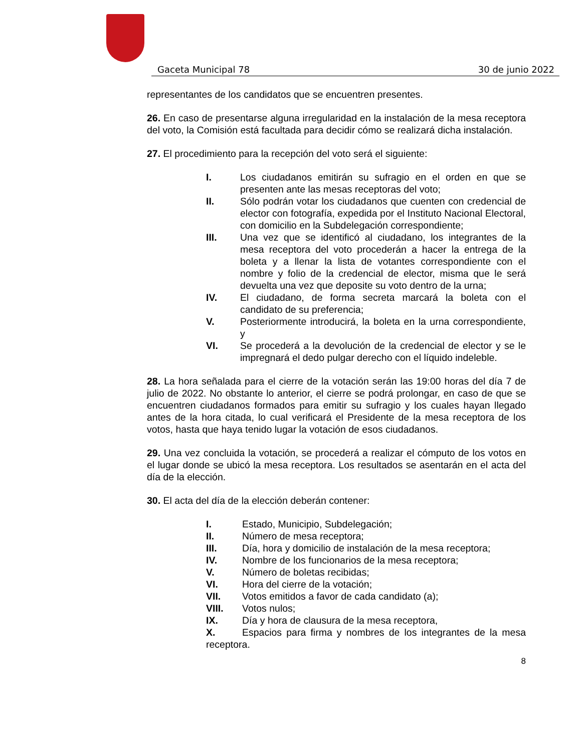Gaceta Municipal 78 30 de junio 2022
representantes de los candidatos que se encuentren presentes.
26. En caso de presentarse alguna irregularidad en la instalación de la mesa receptora del voto, la Comisión está facultada para decidir cómo se realizará dicha instalación.
27. El procedimiento para la recepción del voto será el siguiente:
I. Los ciudadanos emitirán su sufragio en el orden en que se presenten ante las mesas receptoras del voto;
II. Sólo podrán votar los ciudadanos que cuenten con credencial de elector con fotografía, expedida por el Instituto Nacional Electoral, con domicilio en la Subdelegación correspondiente;
III. Una vez que se identificó al ciudadano, los integrantes de la mesa receptora del voto procederán a hacer la entrega de la boleta y a llenar la lista de votantes correspondiente con el nombre y folio de la credencial de elector, misma que le será devuelta una vez que deposite su voto dentro de la urna;
IV. El ciudadano, de forma secreta marcará la boleta con el candidato de su preferencia;
V. Posteriormente introducirá, la boleta en la urna correspondiente, y
VI. Se procederá a la devolución de la credencial de elector y se le impregnará el dedo pulgar derecho con el líquido indeleble.
28. La hora señalada para el cierre de la votación serán las 19:00 horas del día 7 de julio de 2022. No obstante lo anterior, el cierre se podrá prolongar, en caso de que se encuentren ciudadanos formados para emitir su sufragio y los cuales hayan llegado antes de la hora citada, lo cual verificará el Presidente de la mesa receptora de los votos, hasta que haya tenido lugar la votación de esos ciudadanos.
29. Una vez concluida la votación, se procederá a realizar el cómputo de los votos en el lugar donde se ubicó la mesa receptora. Los resultados se asentarán en el acta del día de la elección.
30. El acta del día de la elección deberán contener:
I. Estado, Municipio, Subdelegación;
II. Número de mesa receptora;
III. Día, hora y domicilio de instalación de la mesa receptora;
IV. Nombre de los funcionarios de la mesa receptora;
V. Número de boletas recibidas;
VI. Hora del cierre de la votación;
VII. Votos emitidos a favor de cada candidato (a);
VIII. Votos nulos;
IX. Día y hora de clausura de la mesa receptora,
X. Espacios para firma y nombres de los integrantes de la mesa receptora.
8